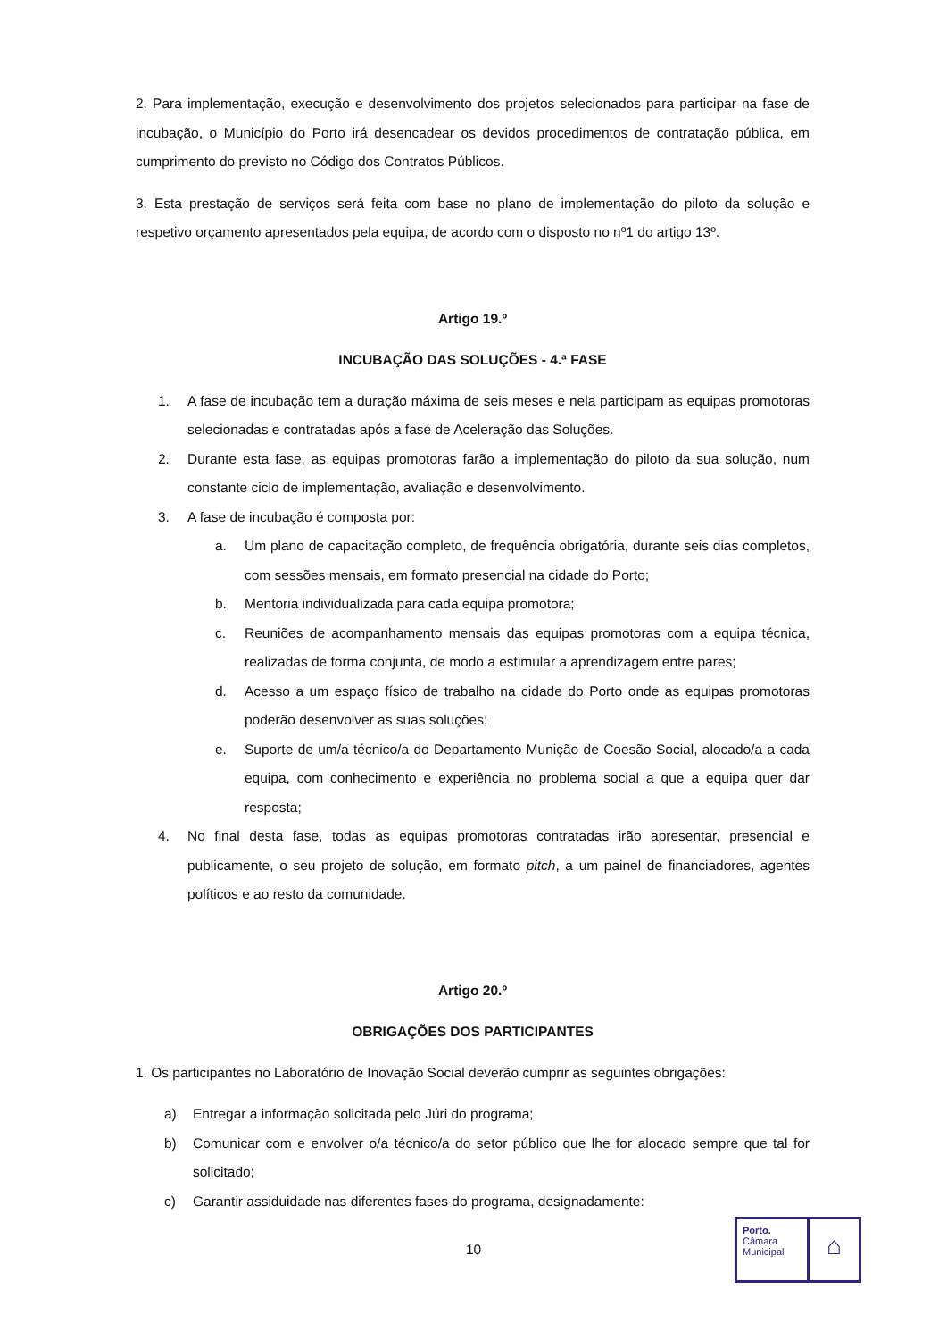2. Para implementação, execução e desenvolvimento dos projetos selecionados para participar na fase de incubação, o Município do Porto irá desencadear os devidos procedimentos de contratação pública, em cumprimento do previsto no Código dos Contratos Públicos.
3. Esta prestação de serviços será feita com base no plano de implementação do piloto da solução e respetivo orçamento apresentados pela equipa, de acordo com o disposto no nº1 do artigo 13º.
Artigo 19.º
INCUBAÇÃO DAS SOLUÇÕES - 4.ª FASE
1. A fase de incubação tem a duração máxima de seis meses e nela participam as equipas promotoras selecionadas e contratadas após a fase de Aceleração das Soluções.
2. Durante esta fase, as equipas promotoras farão a implementação do piloto da sua solução, num constante ciclo de implementação, avaliação e desenvolvimento.
3. A fase de incubação é composta por:
a. Um plano de capacitação completo, de frequência obrigatória, durante seis dias completos, com sessões mensais, em formato presencial na cidade do Porto;
b. Mentoria individualizada para cada equipa promotora;
c. Reuniões de acompanhamento mensais das equipas promotoras com a equipa técnica, realizadas de forma conjunta, de modo a estimular a aprendizagem entre pares;
d. Acesso a um espaço físico de trabalho na cidade do Porto onde as equipas promotoras poderão desenvolver as suas soluções;
e. Suporte de um/a técnico/a do Departamento Munição de Coesão Social, alocado/a a cada equipa, com conhecimento e experiência no problema social a que a equipa quer dar resposta;
4. No final desta fase, todas as equipas promotoras contratadas irão apresentar, presencial e publicamente, o seu projeto de solução, em formato pitch, a um painel de financiadores, agentes políticos e ao resto da comunidade.
Artigo 20.º
OBRIGAÇÕES DOS PARTICIPANTES
1. Os participantes no Laboratório de Inovação Social deverão cumprir as seguintes obrigações:
a) Entregar a informação solicitada pelo Júri do programa;
b) Comunicar com e envolver o/a técnico/a do setor público que lhe for alocado sempre que tal for solicitado;
c) Garantir assiduidade nas diferentes fases do programa, designadamente:
10
Porto.
Câmara
Municipal
⌂